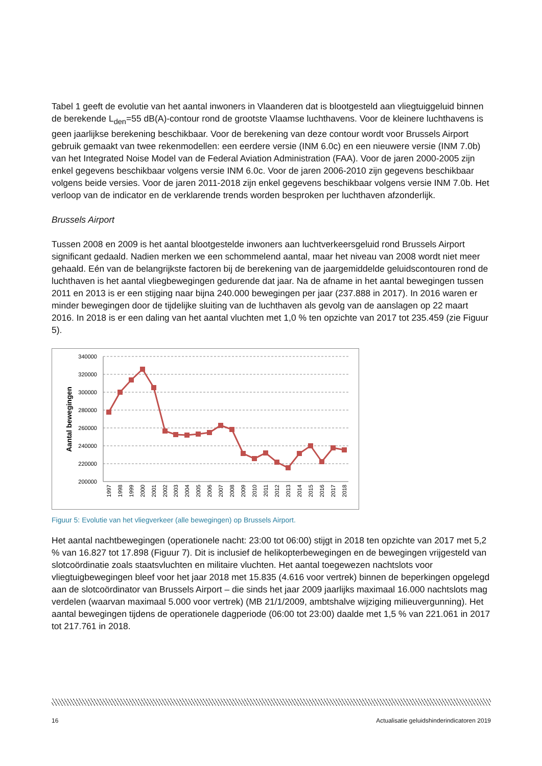Tabel 1 geeft de evolutie van het aantal inwoners in Vlaanderen dat is blootgesteld aan vliegtuiggeluid binnen de berekende L<sub>den</sub>=55 dB(A)-contour rond de grootste Vlaamse luchthavens. Voor de kleinere luchthavens is geen jaarlijkse berekening beschikbaar. Voor de berekening van deze contour wordt voor Brussels Airport gebruik gemaakt van twee rekenmodellen: een eerdere versie (INM 6.0c) en een nieuwere versie (INM 7.0b) van het Integrated Noise Model van de Federal Aviation Administration (FAA). Voor de jaren 2000-2005 zijn enkel gegevens beschikbaar volgens versie INM 6.0c. Voor de jaren 2006-2010 zijn gegevens beschikbaar volgens beide versies. Voor de jaren 2011-2018 zijn enkel gegevens beschikbaar volgens versie INM 7.0b. Het verloop van de indicator en de verklarende trends worden besproken per luchthaven afzonderlijk.
Brussels Airport
Tussen 2008 en 2009 is het aantal blootgestelde inwoners aan luchtverkeersgeluid rond Brussels Airport significant gedaald. Nadien merken we een schommelend aantal, maar het niveau van 2008 wordt niet meer gehaald. Eén van de belangrijkste factoren bij de berekening van de jaargemiddelde geluidscontouren rond de luchthaven is het aantal vliegbewegingen gedurende dat jaar. Na de afname in het aantal bewegingen tussen 2011 en 2013 is er een stijging naar bijna 240.000 bewegingen per jaar (237.888 in 2017). In 2016 waren er minder bewegingen door de tijdelijke sluiting van de luchthaven als gevolg van de aanslagen op 22 maart 2016. In 2018 is er een daling van het aantal vluchten met 1,0 % ten opzichte van 2017 tot 235.459 (zie Figuur 5).
340000
320000
300000
280000
260000
240000
220000
200000
Aantal bewegingen
1997
1998
1999
2000
2001
2002
2003
2004
2005
2006
2007
2008
2009
2010
2011
2012
2013
2014
2015
2016
2017
2018
Figuur 5: Evolutie van het vliegverkeer (alle bewegingen) op Brussels Airport.
Het aantal nachtbewegingen (operationele nacht: 23:00 tot 06:00) stijgt in 2018 ten opzichte van 2017 met 5,2 % van 16.827 tot 17.898 (Figuur 7). Dit is inclusief de helikopterbewegingen en de bewegingen vrijgesteld van slotcoördinatie zoals staatsvluchten en militaire vluchten. Het aantal toegewezen nachtslots voor vliegtuigbewegingen bleef voor het jaar 2018 met 15.835 (4.616 voor vertrek) binnen de beperkingen opgelegd aan de slotcoördinator van Brussels Airport – die sinds het jaar 2009 jaarlijks maximaal 16.000 nachtslots mag verdelen (waarvan maximaal 5.000 voor vertrek) (MB 21/1/2009, ambtshalve wijziging milieuvergunning). Het aantal bewegingen tijdens de operationele dagperiode (06:00 tot 23:00) daalde met 1,5 % van 221.061 in 2017 tot 217.761 in 2018.
16 Actualisatie geluidshinderindicatoren 2019